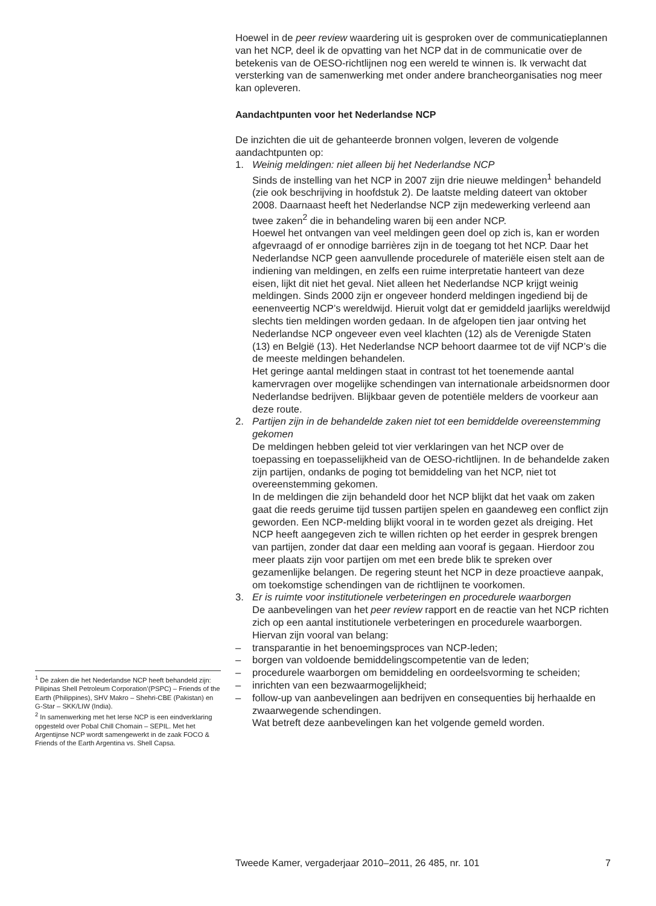<sup>1</sup> De zaken die het Nederlandse NCP heeft behandeld zijn: Pilipinas Shell Petroleum Corporation’(PSPC) – Friends of the Earth (Philippines), SHV Makro – Shehri-CBE (Pakistan) en G-Star – SKK/LIW (India).
<sup>2</sup> In samenwerking met het Ierse NCP is een eindverklaring opgesteld over Pobal Chill Chomain – SEPIL. Met het Argentijnse NCP wordt samengewerkt in de zaak FOCO & Friends of the Earth Argentina vs. Shell Capsa.
Hoewel in de peer review waardering uit is gesproken over de communicatieplannen van het NCP, deel ik de opvatting van het NCP dat in de communicatie over de betekenis van de OESO-richtlijnen nog een wereld te winnen is. Ik verwacht dat versterking van de samenwerking met onder andere brancheorganisaties nog meer kan opleveren.
Aandachtpunten voor het Nederlandse NCP
De inzichten die uit de gehanteerde bronnen volgen, leveren de volgende aandachtpunten op:
1. Weinig meldingen: niet alleen bij het Nederlandse NCP
Sinds de instelling van het NCP in 2007 zijn drie nieuwe meldingen<sup>1</sup> behandeld (zie ook beschrijving in hoofdstuk 2). De laatste melding dateert van oktober 2008. Daarnaast heeft het Nederlandse NCP zijn medewerking verleend aan twee zaken<sup>2</sup> die in behandeling waren bij een ander NCP.
Hoewel het ontvangen van veel meldingen geen doel op zich is, kan er worden afgevraagd of er onnodige barrières zijn in de toegang tot het NCP. Daar het Nederlandse NCP geen aanvullende procedurele of materiële eisen stelt aan de indiening van meldingen, en zelfs een ruime interpretatie hanteert van deze eisen, lijkt dit niet het geval. Niet alleen het Nederlandse NCP krijgt weinig meldingen. Sinds 2000 zijn er ongeveer honderd meldingen ingediend bij de eenenveertig NCP’s wereldwijd. Hieruit volgt dat er gemiddeld jaarlijks wereldwijd slechts tien meldingen worden gedaan. In de afgelopen tien jaar ontving het Nederlandse NCP ongeveer even veel klachten (12) als de Verenigde Staten (13) en België (13). Het Nederlandse NCP behoort daarmee tot de vijf NCP’s die de meeste meldingen behandelen.
Het geringe aantal meldingen staat in contrast tot het toenemende aantal kamervragen over mogelijke schendingen van internationale arbeidsnormen door Nederlandse bedrijven. Blijkbaar geven de potentiële melders de voorkeur aan deze route.
2. Partijen zijn in de behandelde zaken niet tot een bemiddelde overeenstemming gekomen
De meldingen hebben geleid tot vier verklaringen van het NCP over de toepassing en toepasselijkheid van de OESO-richtlijnen. In de behandelde zaken zijn partijen, ondanks de poging tot bemiddeling van het NCP, niet tot overeenstemming gekomen.
In de meldingen die zijn behandeld door het NCP blijkt dat het vaak om zaken gaat die reeds geruime tijd tussen partijen spelen en gaandeweg een conflict zijn geworden. Een NCP-melding blijkt vooral in te worden gezet als dreiging. Het NCP heeft aangegeven zich te willen richten op het eerder in gesprek brengen van partijen, zonder dat daar een melding aan vooraf is gegaan. Hierdoor zou meer plaats zijn voor partijen om met een brede blik te spreken over gezamenlijke belangen. De regering steunt het NCP in deze proactieve aanpak, om toekomstige schendingen van de richtlijnen te voorkomen.
3. Er is ruimte voor institutionele verbeteringen en procedurele waarborgen
De aanbevelingen van het peer review rapport en de reactie van het NCP richten zich op een aantal institutionele verbeteringen en procedurele waarborgen. Hiervan zijn vooral van belang:
– transparantie in het benoemingsproces van NCP-leden;
– borgen van voldoende bemiddelingscompetentie van de leden;
– procedurele waarborgen om bemiddeling en oordeelsvorming te scheiden;
– inrichten van een bezwaarmogelijkheid;
– follow-up van aanbevelingen aan bedrijven en consequenties bij herhaalde en zwaarwegende schendingen.
Wat betreft deze aanbevelingen kan het volgende gemeld worden.
Tweede Kamer, vergaderjaar 2010–2011, 26 485, nr. 101 7